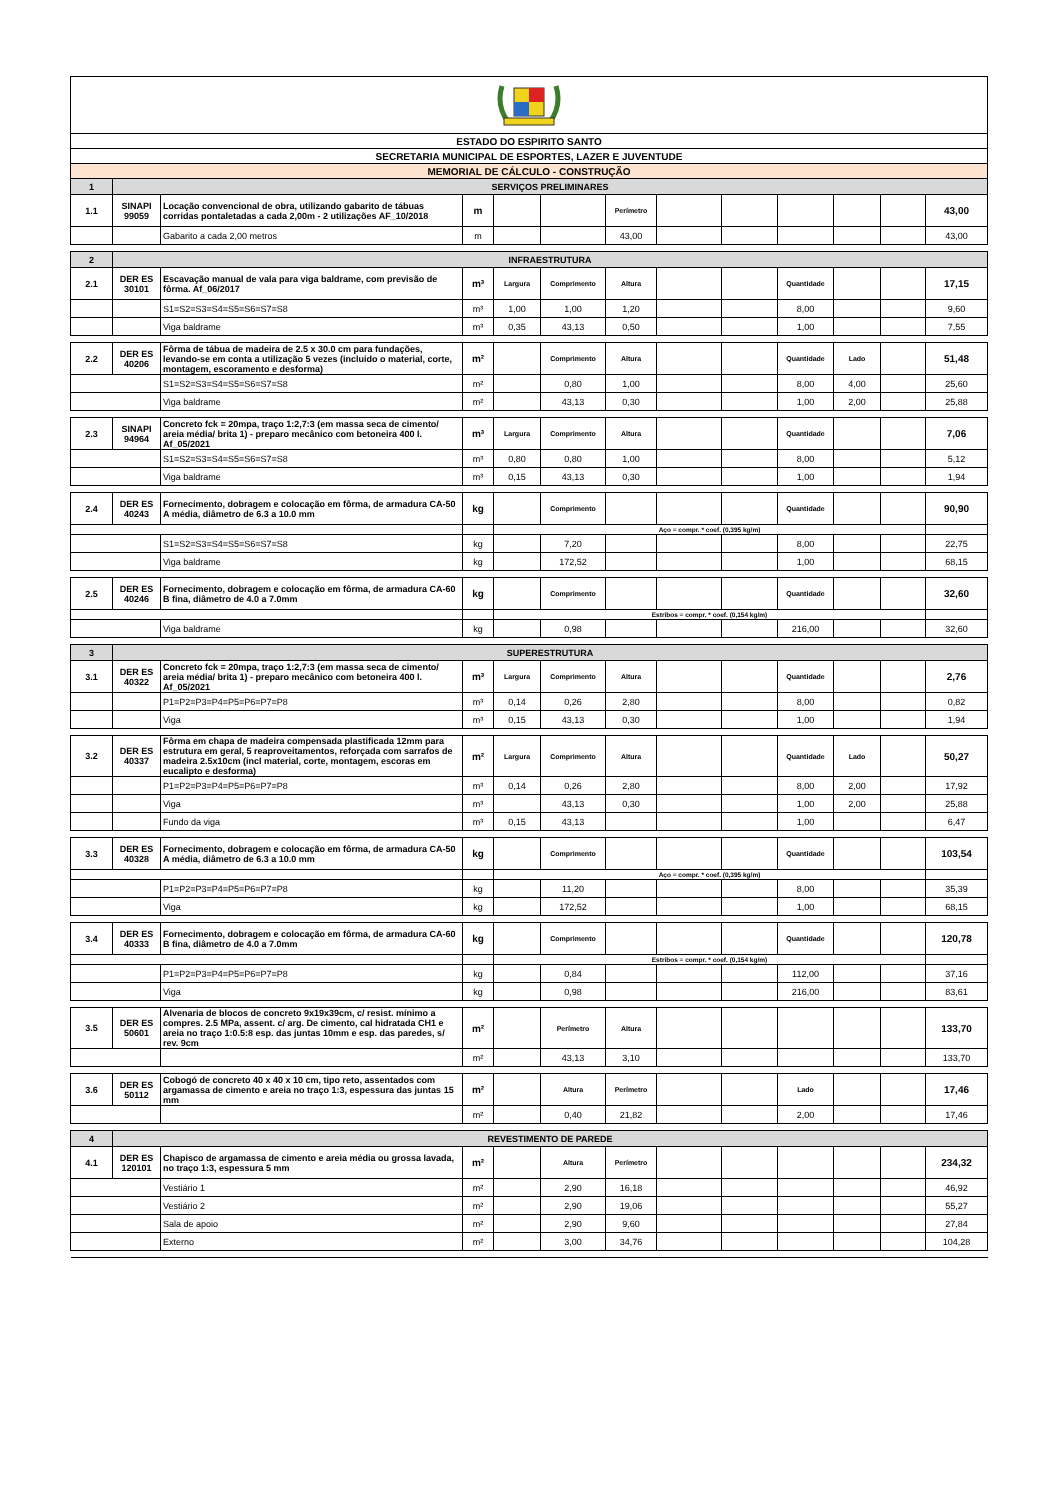| ESTADO DO ESPIRITO SANTO | | | | | | | | | | | | |
| SECRETARIA MUNICIPAL DE ESPORTES, LAZER E JUVENTUDE | | | | | | | | | | | | |
| MEMORIAL DE CÁLCULO - CONSTRUÇÃO | | | | | | | | | | | | |
| 1 | SERVIÇOS PRELIMINARES | | | | | | | | | | | |
| 1.1 | SINAPI 99059 | Locação convencional de obra, utilizando gabarito de tábuas corridas pontaletadas a cada 2,00m - 2 utilizações AF_10/2018 | m | | | Perímetro | | | | | | 43,00 |
| | | Gabarito a cada 2,00 metros | m | | | 43,00 | | | | | | 43,00 |
| 2 | INFRAESTRUTURA | | | | | | | | | | | |
| 2.1 | DER ES 30101 | Escavação manual de vala para viga baldrame, com previsão de fôrma. Af_06/2017 | m³ | Largura | Comprimento | Altura | | | Quantidade | | | 17,15 |
| | | S1=S2=S3=S4=S5=S6=S7=S8 | m³ | 1,00 | 1,00 | 1,20 | | | 8,00 | | | 9,60 |
| | | Viga baldrame | m³ | 0,35 | 43,13 | 0,50 | | | 1,00 | | | 7,55 |
| 2.2 | DER ES 40206 | Fôrma de tábua de madeira de 2.5 x 30.0 cm para fundações, levando-se em conta a utilização 5 vezes (incluido o material, corte, montagem, escoramento e desforma) | m² | | Comprimento | Altura | | | Quantidade | Lado | | 51,48 |
| | | S1=S2=S3=S4=S5=S6=S7=S8 | m² | | 0,80 | 1,00 | | | 8,00 | 4,00 | | 25,60 |
| | | Viga baldrame | m² | | 43,13 | 0,30 | | | 1,00 | 2,00 | | 25,88 |
| 2.3 | SINAPI 94964 | Concreto fck = 20mpa, traço 1:2,7:3 (em massa seca de cimento/ areia média/ brita 1) - preparo mecânico com betoneira 400 l. Af_05/2021 | m³ | Largura | Comprimento | Altura | | | Quantidade | | | 7,06 |
| | | S1=S2=S3=S4=S5=S6=S7=S8 | m³ | 0,80 | 0,80 | 1,00 | | | 8,00 | | | 5,12 |
| | | Viga baldrame | m³ | 0,15 | 43,13 | 0,30 | | | 1,00 | | | 1,94 |
| 2.4 | DER ES 40243 | Fornecimento, dobragem e colocação em fôrma, de armadura CA-50 A média, diâmetro de 6.3 a 10.0 mm | kg | | Comprimento | | | | Quantidade | | | 90,90 |
| | | | | Aço = compr. * coef. (0,395 kg/m) | | | | | | | | |
| | | S1=S2=S3=S4=S5=S6=S7=S8 | kg | | 7,20 | | | | 8,00 | | | 22,75 |
| | | Viga baldrame | kg | | 172,52 | | | | 1,00 | | | 68,15 |
| 2.5 | DER ES 40246 | Fornecimento, dobragem e colocação em fôrma, de armadura CA-60 B fina, diâmetro de 4.0 a 7.0mm | kg | | Comprimento | | | | Quantidade | | | 32,60 |
| | | | | Estribos = compr. * coef. (0,154 kg/m) | | | | | | | | |
| | | Viga baldrame | kg | | 0,98 | | | | 216,00 | | | 32,60 |
| 3 | SUPERESTRUTURA | | | | | | | | | | | |
| 3.1 | DER ES 40322 | Concreto fck = 20mpa, traço 1:2,7:3 (em massa seca de cimento/ areia média/ brita 1) - preparo mecânico com betoneira 400 l. Af_05/2021 | m³ | Largura | Comprimento | Altura | | | Quantidade | | | 2,76 |
| | | P1=P2=P3=P4=P5=P6=P7=P8 | m³ | 0,14 | 0,26 | 2,80 | | | 8,00 | | | 0,82 |
| | | Viga | m³ | 0,15 | 43,13 | 0,30 | | | 1,00 | | | 1,94 |
| 3.2 | DER ES 40337 | Fôrma em chapa de madeira compensada plastificada 12mm para estrutura em geral, 5 reaproveitamentos, reforçada com sarrafos de madeira 2.5x10cm (incl material, corte, montagem, escoras em eucalipto e desforma) | m² | Largura | Comprimento | Altura | | | Quantidade | Lado | | 50,27 |
| | | P1=P2=P3=P4=P5=P6=P7=P8 | m³ | 0,14 | 0,26 | 2,80 | | | 8,00 | 2,00 | | 17,92 |
| | | Viga | m³ | | 43,13 | 0,30 | | | 1,00 | 2,00 | | 25,88 |
| | | Fundo da viga | m³ | 0,15 | 43,13 | | | | 1,00 | | | 6,47 |
| 3.3 | DER ES 40328 | Fornecimento, dobragem e colocação em fôrma, de armadura CA-50 A média, diâmetro de 6.3 a 10.0 mm | kg | | Comprimento | | | | Quantidade | | | 103,54 |
| | | | | Aço = compr. * coef. (0,395 kg/m) | | | | | | | | |
| | | P1=P2=P3=P4=P5=P6=P7=P8 | kg | | 11,20 | | | | 8,00 | | | 35,39 |
| | | Viga | kg | | 172,52 | | | | 1,00 | | | 68,15 |
| 3.4 | DER ES 40333 | Fornecimento, dobragem e colocação em fôrma, de armadura CA-60 B fina, diâmetro de 4.0 a 7.0mm | kg | | Comprimento | | | | Quantidade | | | 120,78 |
| | | | | Estribos = compr. * coef. (0,154 kg/m) | | | | | | | | |
| | | P1=P2=P3=P4=P5=P6=P7=P8 | kg | | 0,84 | | | | 112,00 | | | 37,16 |
| | | Viga | kg | | 0,98 | | | | 216,00 | | | 83,61 |
| 3.5 | DER ES 50601 | Alvenaria de blocos de concreto 9x19x39cm, c/ resist. mínimo a compres. 2.5 MPa, assent. c/ arg. De cimento, cal hidratada CH1 e areia no traço 1:0.5:8 esp. das juntas 10mm e esp. das paredes, s/ rev. 9cm | m² | | Perímetro | Altura | | | | | | 133,70 |
| | | | m² | | 43,13 | 3,10 | | | | | | 133,70 |
| 3.6 | DER ES 50112 | Cobogó de concreto 40 x 40 x 10 cm, tipo reto, assentados com argamassa de cimento e areia no traço 1:3, espessura das juntas 15 mm | m² | | Altura | Perímetro | | | Lado | | | 17,46 |
| | | | m² | | 0,40 | 21,82 | | | 2,00 | | | 17,46 |
| 4 | REVESTIMENTO DE PAREDE | | | | | | | | | | | |
| 4.1 | DER ES 120101 | Chapisco de argamassa de cimento e areia média ou grossa lavada, no traço 1:3, espessura 5 mm | m² | | Altura | Perímetro | | | | | | 234,32 |
| | | Vestiário 1 | m² | | 2,90 | 16,18 | | | | | | 46,92 |
| | | Vestiário 2 | m² | | 2,90 | 19,06 | | | | | | 55,27 |
| | | Sala de apoio | m² | | 2,90 | 9,60 | | | | | | 27,84 |
| | | Externo | m² | | 3,00 | 34,76 | | | | | | 104,28 |